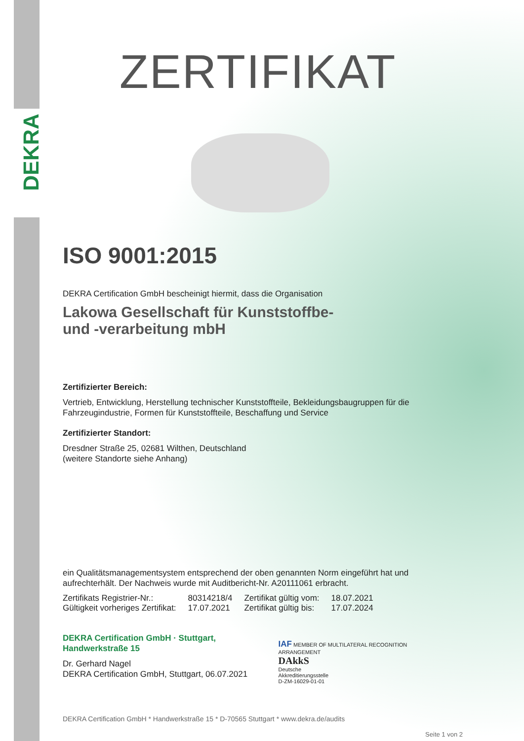DEKRA
ZERTIFIKAT
ISO 9001:2015
DEKRA Certification GmbH bescheinigt hiermit, dass die Organisation
Lakowa Gesellschaft für Kunststoffbe-
und -verarbeitung mbH
Zertifizierter Bereich:
Vertrieb, Entwicklung, Herstellung technischer Kunststoffteile, Bekleidungsbaugruppen für die Fahrzeugindustrie, Formen für Kunststoffteile, Beschaffung und Service
Zertifizierter Standort:
Dresdner Straße 25, 02681 Wilthen, Deutschland
(weitere Standorte siehe Anhang)
ein Qualitätsmanagementsystem entsprechend der oben genannten Norm eingeführt hat und aufrechterhält. Der Nachweis wurde mit Auditbericht-Nr. A20111061 erbracht.
| Zertifikats Registrier-Nr.: | 80314218/4 | Zertifikat gültig vom: | 18.07.2021 |
| Gültigkeit vorheriges Zertifikat: | 17.07.2021 | Zertifikat gültig bis: | 17.07.2024 |
DEKRA Certification GmbH · Stuttgart, Handwerkstraße 15
Dr. Gerhard Nagel
DEKRA Certification GmbH, Stuttgart, 06.07.2021
IAF MEMBER OF MULTILATERAL RECOGNITION ARRANGEMENT
DAkkS
Deutsche
Akkreditierungsstelle
D-ZM-16029-01-01
DEKRA Certification GmbH * Handwerkstraße 15 * D-70565 Stuttgart * www.dekra.de/audits
Seite 1 von 2